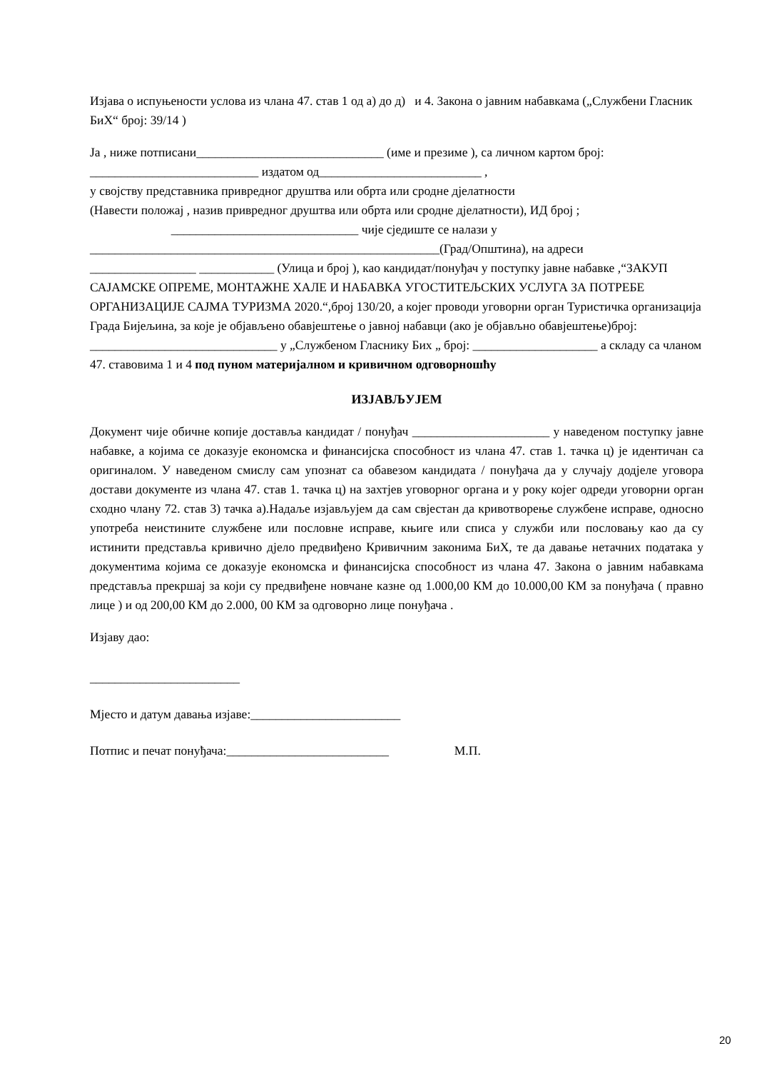Изјава о испуњености услова из члана 47. став 1 од а) до д) и 4. Закона о јавним набавкама („Службени Гласник БиХ“ број: 39/14 )
Ја , ниже потписани______________________________ (име и презиме ), са личном картом број: ___________________________ издатом од__________________________ ,
у својству представника привредног друштва или обрта или сродне дјелатности
(Навести положај , назив привредног друштва или обрта или сродне дјелатности), ИД број ;
______________________________ чије сједиште се налази у
________________________________________________________(Град/Општина), на адреси
_________________ ____________ (Улица и број ), као кандидат/понуђач у поступку јавне набавке ,“ЗАКУП САЈАМСКЕ ОПРЕМЕ, МОНТАЖНЕ ХАЛЕ И НАБАВКА УГОСТИТЕЉСКИХ УСЛУГА ЗА ПОТРЕБЕ ОРГАНИЗАЦИЈЕ САЈМА ТУРИЗМА 2020.“,број 130/20, а којег проводи уговорни орган Туристичка организација Града Бијељина, за које је објављено обавјештење о јавној набавци (ако је објављно обавјештење)број: ______________________________ у „Службеном Гласнику Бих „ број: ____________________ а складу са чланом 47. ставовима 1 и 4 под пуном материјалном и кривичном одговорношћу
ИЗЈАВЉУЈЕМ
Документ чије обичне копије доставља кандидат / понуђач ______________________ у наведеном поступку јавне набавке, а којима се доказује економска и финансијска способност из члана 47. став 1. тачка ц) је идентичан са оригиналом. У наведеном смислу сам упознат са обавезом кандидата / понуђача да у случају додјеле уговора достави документе из члана 47. став 1. тачка ц) на захтјев уговорног органа и у року којег одреди уговорни орган сходно члану 72. став 3) тачка а).Надаље изјављујем да сам свјестан да кривотворење службене исправе, односно употреба неистините службене или пословне исправе, књиге или списа у служби или пословању као да су истинити представља кривично дјело предвиђено Кривичним законима БиХ, те да давање нетачних података у документима којима се доказује економска и финансијска способност из члана 47. Закона о јавним набавкама представља прекршај за који су предвиђене новчане казне од 1.000,00 КМ до 10.000,00 КМ за понуђача ( правно лице ) и од 200,00 КМ до 2.000, 00 КМ за одговорно лице понуђача .
Изјаву дао:
________________________
Мјесто и датум давања изјаве:________________________
Потпис и печат понуђача:__________________________ М.П.
20